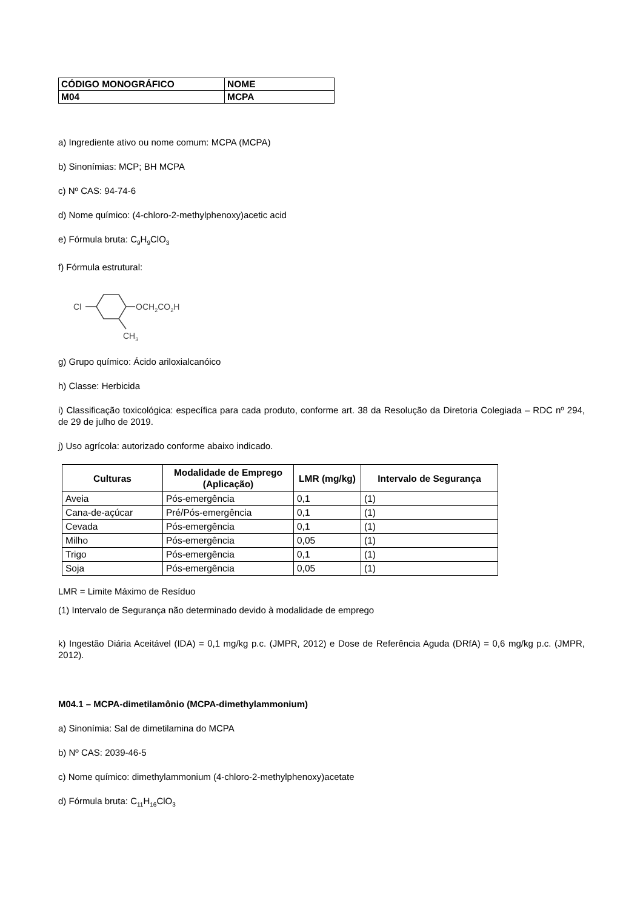| CÓDIGO MONOGRÁFICO | NOME |
| M04 | MCPA |
a) Ingrediente ativo ou nome comum: MCPA (MCPA)
b) Sinonímias: MCP; BH MCPA
c) Nº CAS: 94-74-6
d) Nome químico: (4-chloro-2-methylphenoxy)acetic acid
e) Fórmula bruta: C<sub>9</sub>H<sub>9</sub>ClO<sub>3</sub>
f) Fórmula estrutural:
Cl
OCH2CO2H
CH3
g) Grupo químico: Ácido ariloxialcanóico
h) Classe: Herbicida
i) Classificação toxicológica: específica para cada produto, conforme art. 38 da Resolução da Diretoria Colegiada – RDC nº 294, de 29 de julho de 2019.
j) Uso agrícola: autorizado conforme abaixo indicado.
| Culturas | Modalidade de Emprego (Aplicação) | LMR (mg/kg) | Intervalo de Segurança |
| --- | --- | --- | --- |
| Aveia | Pós-emergência | 0,1 | (1) |
| Cana-de-açúcar | Pré/Pós-emergência | 0,1 | (1) |
| Cevada | Pós-emergência | 0,1 | (1) |
| Milho | Pós-emergência | 0,05 | (1) |
| Trigo | Pós-emergência | 0,1 | (1) |
| Soja | Pós-emergência | 0,05 | (1) |
LMR = Limite Máximo de Resíduo
(1) Intervalo de Segurança não determinado devido à modalidade de emprego
k) Ingestão Diária Aceitável (IDA) = 0,1 mg/kg p.c. (JMPR, 2012) e Dose de Referência Aguda (DRfA) = 0,6 mg/kg p.c. (JMPR, 2012).
M04.1 – MCPA-dimetilamônio (MCPA-dimethylammonium)
a) Sinonímia: Sal de dimetilamina do MCPA
b) Nº CAS: 2039-46-5
c) Nome químico: dimethylammonium (4-chloro-2-methylphenoxy)acetate
d) Fórmula bruta: C<sub>11</sub>H<sub>16</sub>ClO<sub>3</sub>